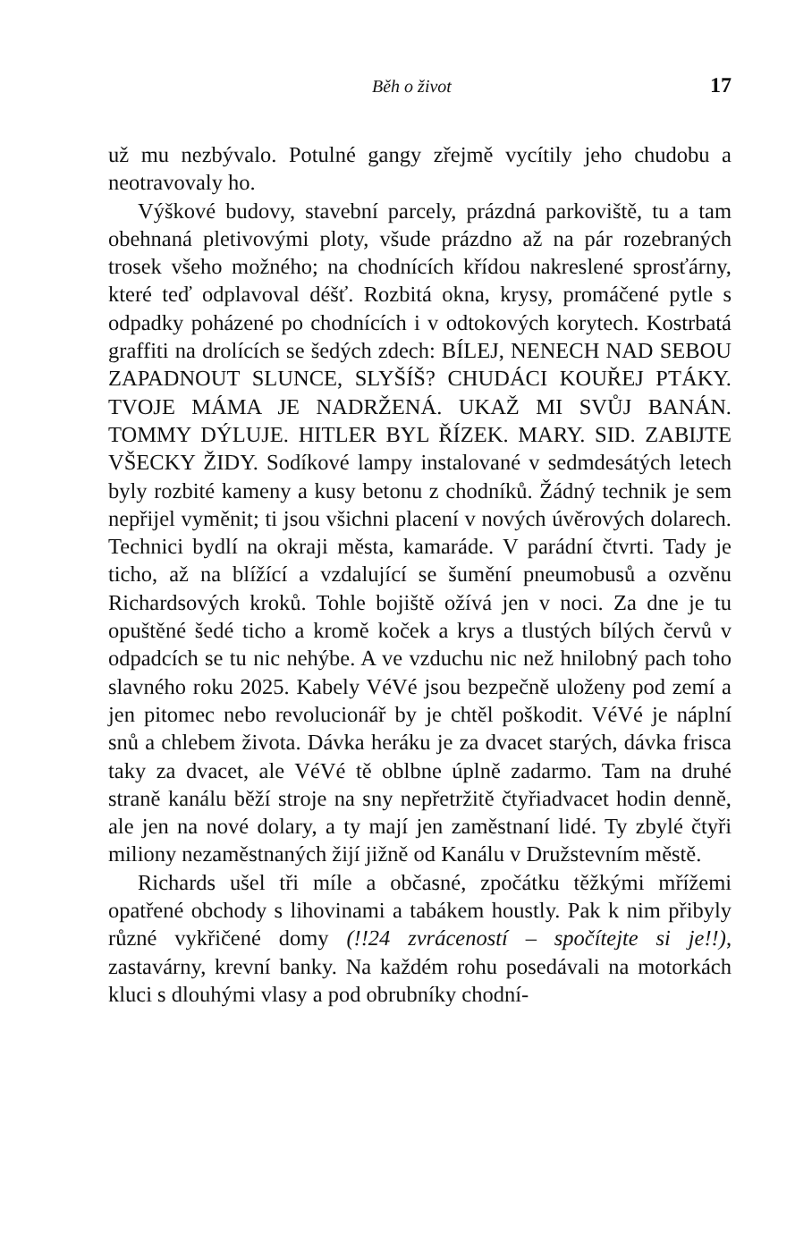Běh o život 17
už mu nezbývalo. Potulné gangy zřejmě vycítily jeho chudobu a neotravovaly ho.
Výškové budovy, stavební parcely, prázdná parkoviště, tu a tam obehnaná pletivovými ploty, všude prázdno až na pár rozebraných trosek všeho možného; na chodnících křídou nakreslené sprosťárny, které teď odplavoval déšť. Rozbitá okna, krysy, promáčené pytle s odpadky poházené po chodnících i v odtokových korytech. Kostrbatá graffiti na drolících se šedých zdech: BÍLEJ, NENECH NAD SEBOU ZAPADNOUT SLUNCE, SLYŠÍŠ? CHUDÁCI KOUŘEJ PTÁKY. TVOJE MÁMA JE NADRŽENÁ. UKAŽ MI SVŮJ BANÁN. TOMMY DÝLUJE. HITLER BYL ŘÍZEK. MARY. SID. ZABIJTE VŠECKY ŽIDY. Sodíkové lampy instalované v sedmdesátých letech byly rozbité kameny a kusy betonu z chodníků. Žádný technik je sem nepřijel vyměnit; ti jsou všichni placení v nových úvěrových dolarech. Technici bydlí na okraji města, kamaráde. V parádní čtvrti. Tady je ticho, až na blížící a vzdalující se šumění pneumobusů a ozvěnu Richardsových kroků. Tohle bojiště ožívá jen v noci. Za dne je tu opuštěné šedé ticho a kromě koček a krys a tlustých bílých červů v odpadcích se tu nic nehýbe. A ve vzduchu nic než hnilobný pach toho slavného roku 2025. Kabely VéVé jsou bezpečně uloženy pod zemí a jen pitomec nebo revolucionář by je chtěl poškodit. VéVé je náplní snů a chlebem života. Dávka heráku je za dvacet starých, dávka frisca taky za dvacet, ale VéVé tě oblbne úplně zadarmo. Tam na druhé straně kanálu běží stroje na sny nepřetržitě čtyřiadvacet hodin denně, ale jen na nové dolary, a ty mají jen zaměstnaní lidé. Ty zbylé čtyři miliony nezaměstnaných žijí jižně od Kanálu v Družstevním městě.
Richards ušel tři míle a občasné, zpočátku těžkými mřížemi opatřené obchody s lihovinami a tabákem houstly. Pak k nim přibyly různé vykřičené domy (!!24 zvráceností – spočítejte si je!!), zastavárny, krevní banky. Na každém rohu posedávali na motorkách kluci s dlouhými vlasy a pod obrubníky chodní-